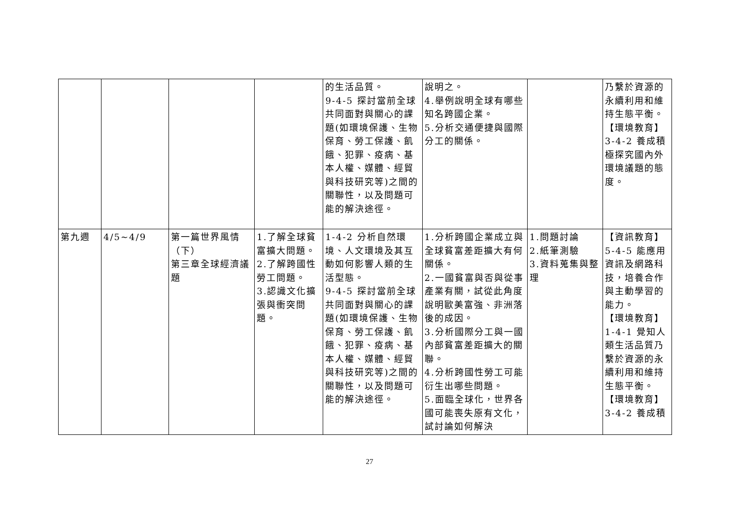| | | | | 的生活品質。 9-4-5 探討當前全球共同面對與關心的課題(如環境保護、生物保育、勞工保護、飢餓、犯罪、疫病、基本人權、媒體、經貿與科技研究等)之間的關聯性，以及問題可能的解決途徑。 | 說明之。 4.舉例說明全球有哪些知名跨國企業。 5.分析交通便捷與國際分工的關係。 | | 乃繫於資源的永續利用和維持生態平衡。 【環境教育】 3-4-2 養成積極探究國內外環境議題的態度。 |
| 第九週 | 4/5~4/9 | 第一篇世界風情（下） 第三章全球經濟議題 | 1.了解全球貧富擴大問題。 2.了解跨國性勞工問題。 3.認識文化擴張與衝突問題。 | 1-4-2 分析自然環境、人文環境及其互動如何影響人類的生活型態。 9-4-5 探討當前全球共同面對與關心的課題(如環境保護、生物保育、勞工保護、飢餓、犯罪、疫病、基本人權、媒體、經貿與科技研究等)之間的關聯性，以及問題可能的解決途徑。 | 1.分析跨國企業成立與全球貧富差距擴大有何關係。 2.一國貧富與否與從事產業有關，試從此角度說明歐美富強、非洲落後的成因。 3.分析國際分工與一國內部貧富差距擴大的關聯。 4.分析跨國性勞工可能衍生出哪些問題。 5.面臨全球化，世界各國可能喪失原有文化，試討論如何解決 | 1.問題討論 2.紙筆測驗 3.資料蒐集與整理 | 【資訊教育】 5-4-5 能應用資訊及網路科技，培養合作與主動學習的能力。 【環境教育】 1-4-1 覺知人類生活品質乃繫於資源的永續利用和維持生態平衡。 【環境教育】 3-4-2 養成積 |
27